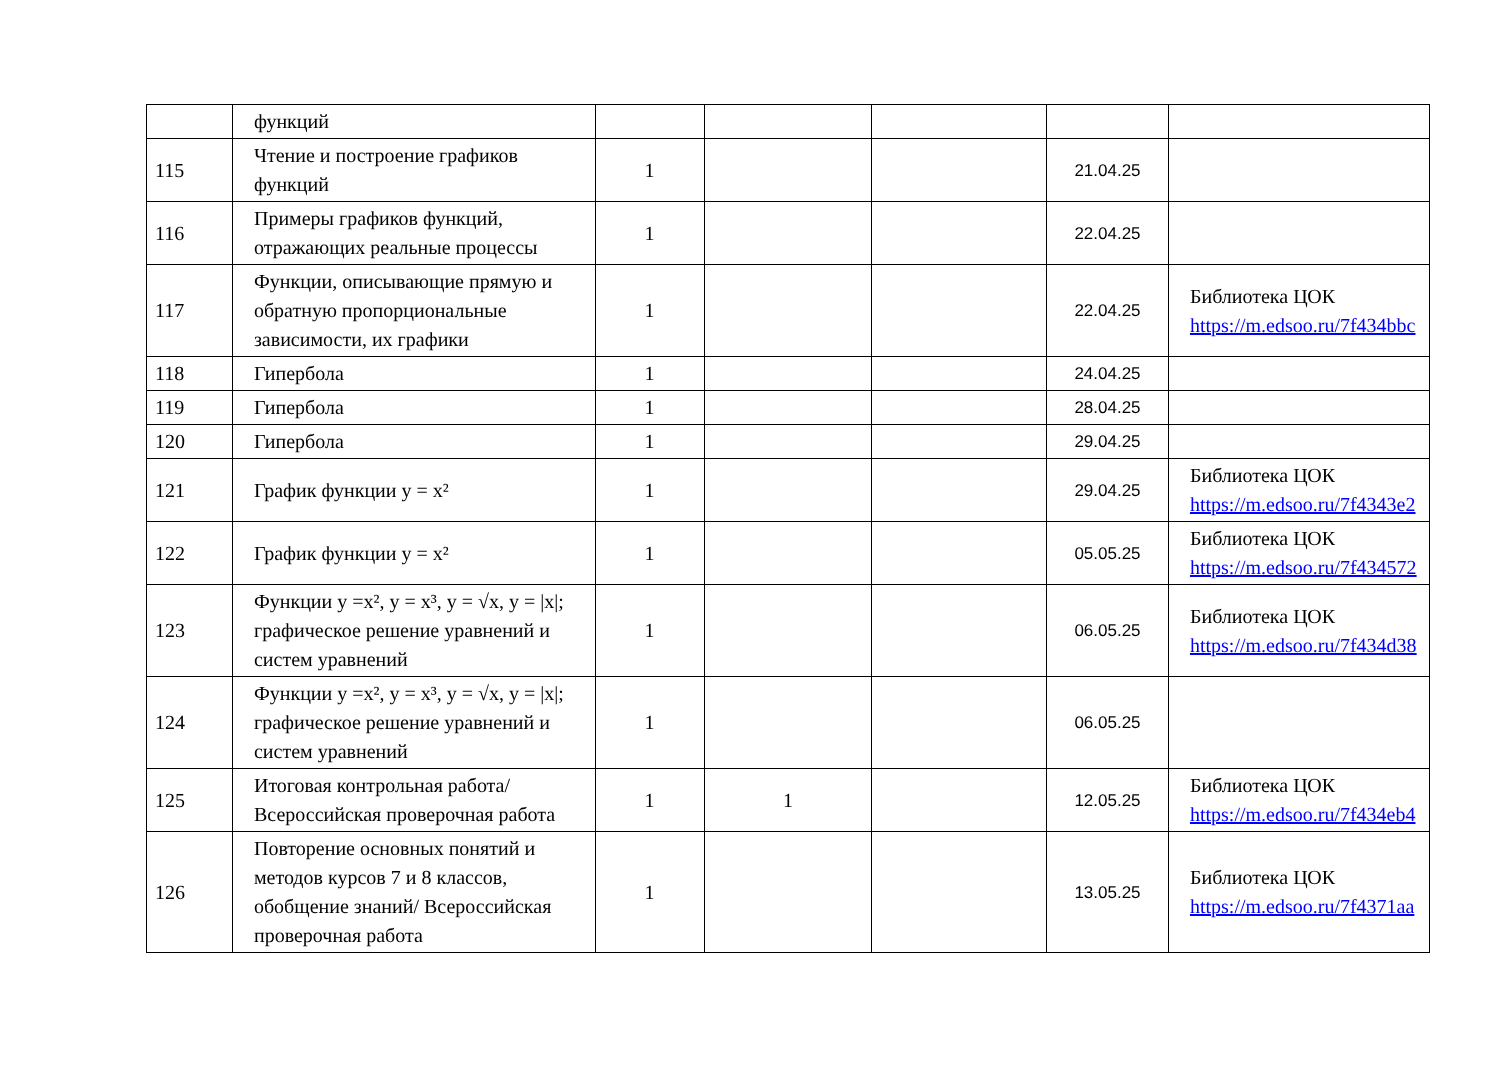| | функций | | | | | |
| 115 | Чтение и построение графиков функций | 1 | | | 21.04.25 | |
| 116 | Примеры графиков функций, отражающих реальные процессы | 1 | | | 22.04.25 | |
| 117 | Функции, описывающие прямую и обратную пропорциональные зависимости, их графики | 1 | | | 22.04.25 | Библиотека ЦОК https://m.edsoo.ru/7f434bbc |
| 118 | Гипербола | 1 | | | 24.04.25 | |
| 119 | Гипербола | 1 | | | 28.04.25 | |
| 120 | Гипербола | 1 | | | 29.04.25 | |
| 121 | График функции y = x² | 1 | | | 29.04.25 | Библиотека ЦОК https://m.edsoo.ru/7f4343e2 |
| 122 | График функции y = x² | 1 | | | 05.05.25 | Библиотека ЦОК https://m.edsoo.ru/7f434572 |
| 123 | Функции y =x², y = x³, y = √x, y = /x/; графическое решение уравнений и систем уравнений | 1 | | | 06.05.25 | Библиотека ЦОК https://m.edsoo.ru/7f434d38 |
| 124 | Функции y =x², y = x³, y = √x, y = /x/; графическое решение уравнений и систем уравнений | 1 | | | 06.05.25 | |
| 125 | Итоговая контрольная работа/Всероссийская проверочная работа | 1 | 1 | | 12.05.25 | Библиотека ЦОК https://m.edsoo.ru/7f434eb4 |
| 126 | Повторение основных понятий и методов курсов 7 и 8 классов, обобщение знаний/ Всероссийская проверочная работа | 1 | | | 13.05.25 | Библиотека ЦОК https://m.edsoo.ru/7f4371aa |